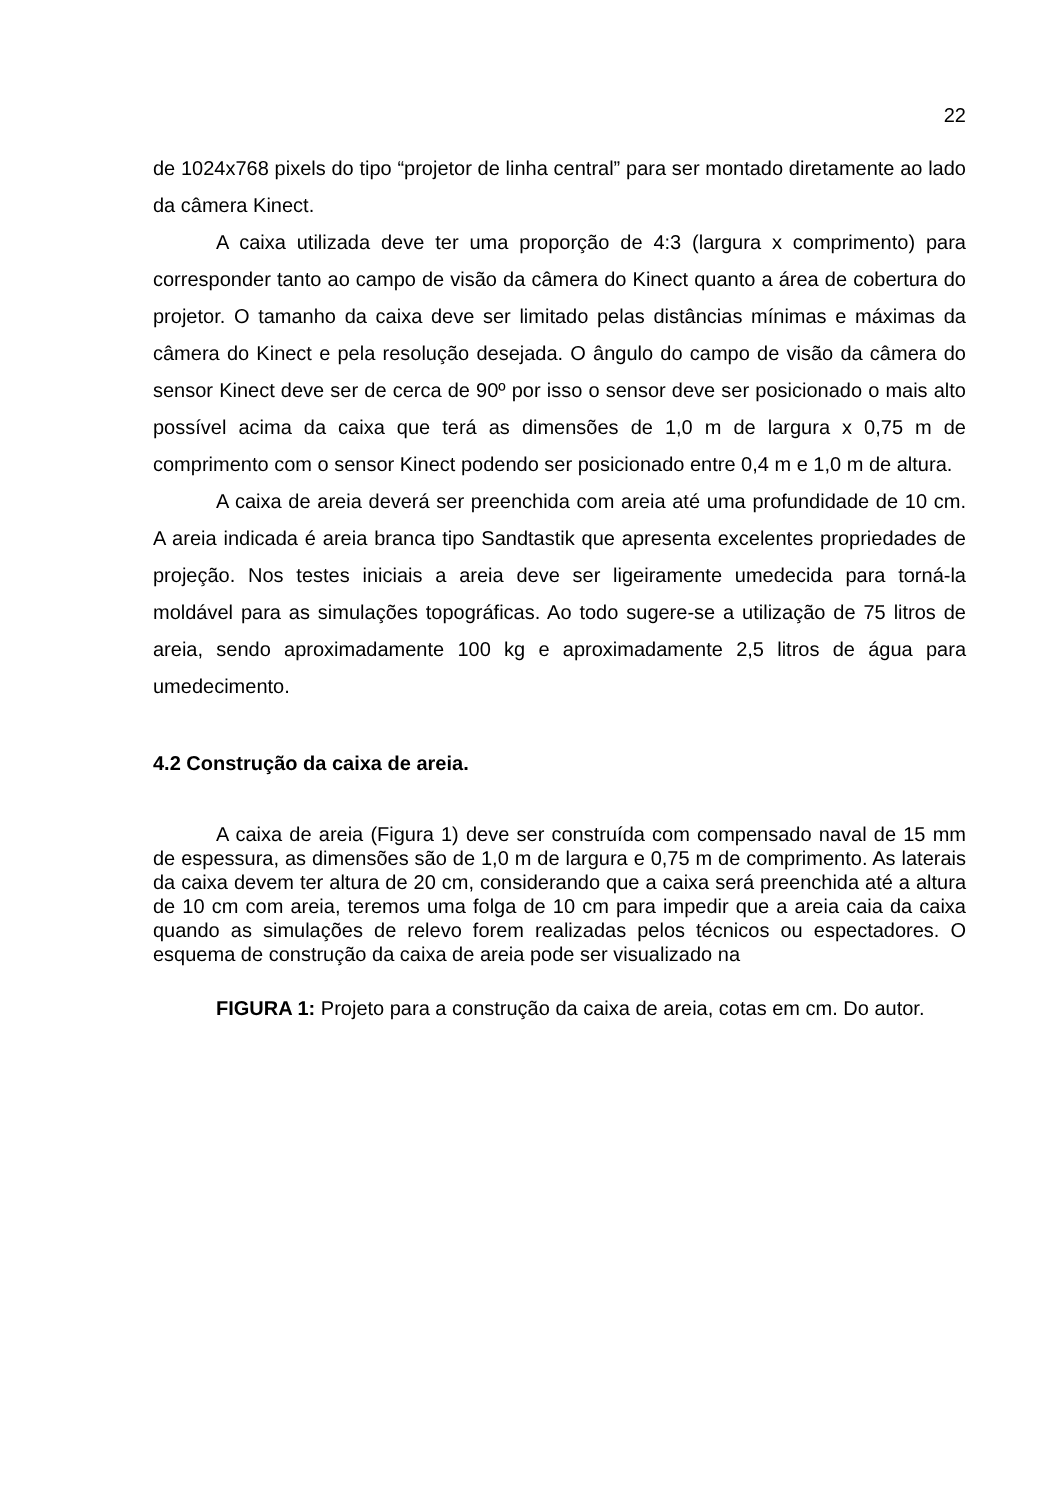22
de 1024x768 pixels do tipo “projetor de linha central” para ser montado diretamente ao lado da câmera Kinect.
A caixa utilizada deve ter uma proporção de 4:3 (largura x comprimento) para corresponder tanto ao campo de visão da câmera do Kinect quanto a área de cobertura do projetor. O tamanho da caixa deve ser limitado pelas distâncias mínimas e máximas da câmera do Kinect e pela resolução desejada. O ângulo do campo de visão da câmera do sensor Kinect deve ser de cerca de 90º por isso o sensor deve ser posicionado o mais alto possível acima da caixa que terá as dimensões de 1,0 m de largura x 0,75 m de comprimento com o sensor Kinect podendo ser posicionado entre 0,4 m e 1,0 m de altura.
A caixa de areia deverá ser preenchida com areia até uma profundidade de 10 cm. A areia indicada é areia branca tipo Sandtastik que apresenta excelentes propriedades de projeção. Nos testes iniciais a areia deve ser ligeiramente umedecida para torná-la moldável para as simulações topográficas. Ao todo sugere-se a utilização de 75 litros de areia, sendo aproximadamente 100 kg e aproximadamente 2,5 litros de água para umedecimento.
4.2 Construção da caixa de areia.
A caixa de areia (Figura 1) deve ser construída com compensado naval de 15 mm de espessura, as dimensões são de 1,0 m de largura e 0,75 m de comprimento. As laterais da caixa devem ter altura de 20 cm, considerando que a caixa será preenchida até a altura de 10 cm com areia, teremos uma folga de 10 cm para impedir que a areia caia da caixa quando as simulações de relevo forem realizadas pelos técnicos ou espectadores. O esquema de construção da caixa de areia pode ser visualizado na
FIGURA 1: Projeto para a construção da caixa de areia, cotas em cm. Do autor.